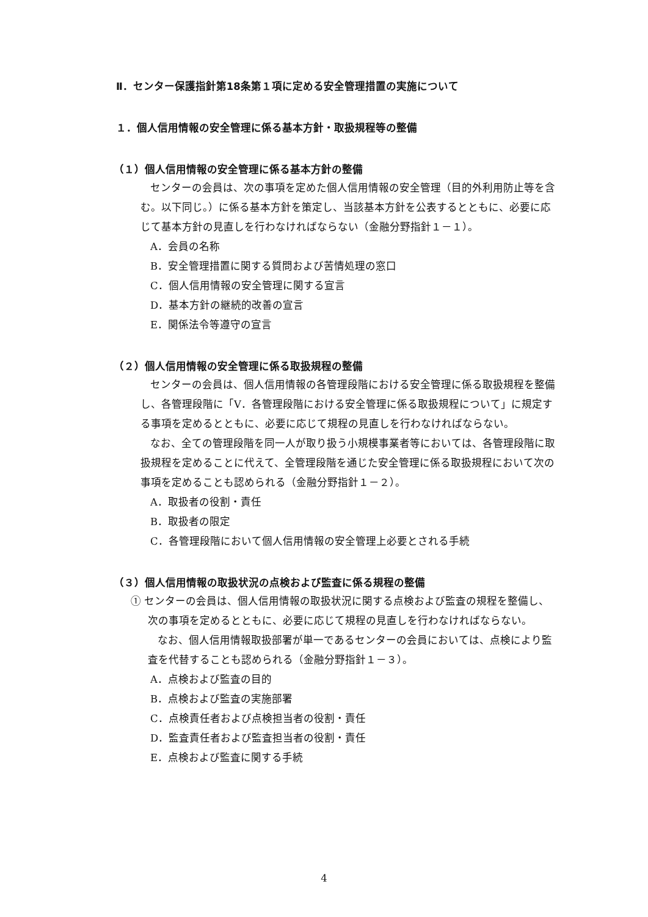Ⅱ．センター保護指針第18条第１項に定める安全管理措置の実施について
１．個人信用情報の安全管理に係る基本方針・取扱規程等の整備
（１）個人信用情報の安全管理に係る基本方針の整備
センターの会員は、次の事項を定めた個人信用情報の安全管理（目的外利用防止等を含む。以下同じ。）に係る基本方針を策定し、当該基本方針を公表するとともに、必要に応じて基本方針の見直しを行わなければならない（金融分野指針１－１）。
A．会員の名称
B．安全管理措置に関する質問および苦情処理の窓口
C．個人信用情報の安全管理に関する宣言
D．基本方針の継続的改善の宣言
E．関係法令等遵守の宣言
（２）個人信用情報の安全管理に係る取扱規程の整備
センターの会員は、個人信用情報の各管理段階における安全管理に係る取扱規程を整備し、各管理段階に「V．各管理段階における安全管理に係る取扱規程について」に規定する事項を定めるとともに、必要に応じて規程の見直しを行わなければならない。
なお、全ての管理段階を同一人が取り扱う小規模事業者等においては、各管理段階に取扱規程を定めることに代えて、全管理段階を通じた安全管理に係る取扱規程において次の事項を定めることも認められる（金融分野指針１－２）。
A．取扱者の役割・責任
B．取扱者の限定
C．各管理段階において個人信用情報の安全管理上必要とされる手続
（３）個人信用情報の取扱状況の点検および監査に係る規程の整備
① センターの会員は、個人信用情報の取扱状況に関する点検および監査の規程を整備し、次の事項を定めるとともに、必要に応じて規程の見直しを行わなければならない。
なお、個人信用情報取扱部署が単一であるセンターの会員においては、点検により監査を代替することも認められる（金融分野指針１－３）。
A．点検および監査の目的
B．点検および監査の実施部署
C．点検責任者および点検担当者の役割・責任
D．監査責任者および監査担当者の役割・責任
E．点検および監査に関する手続
4